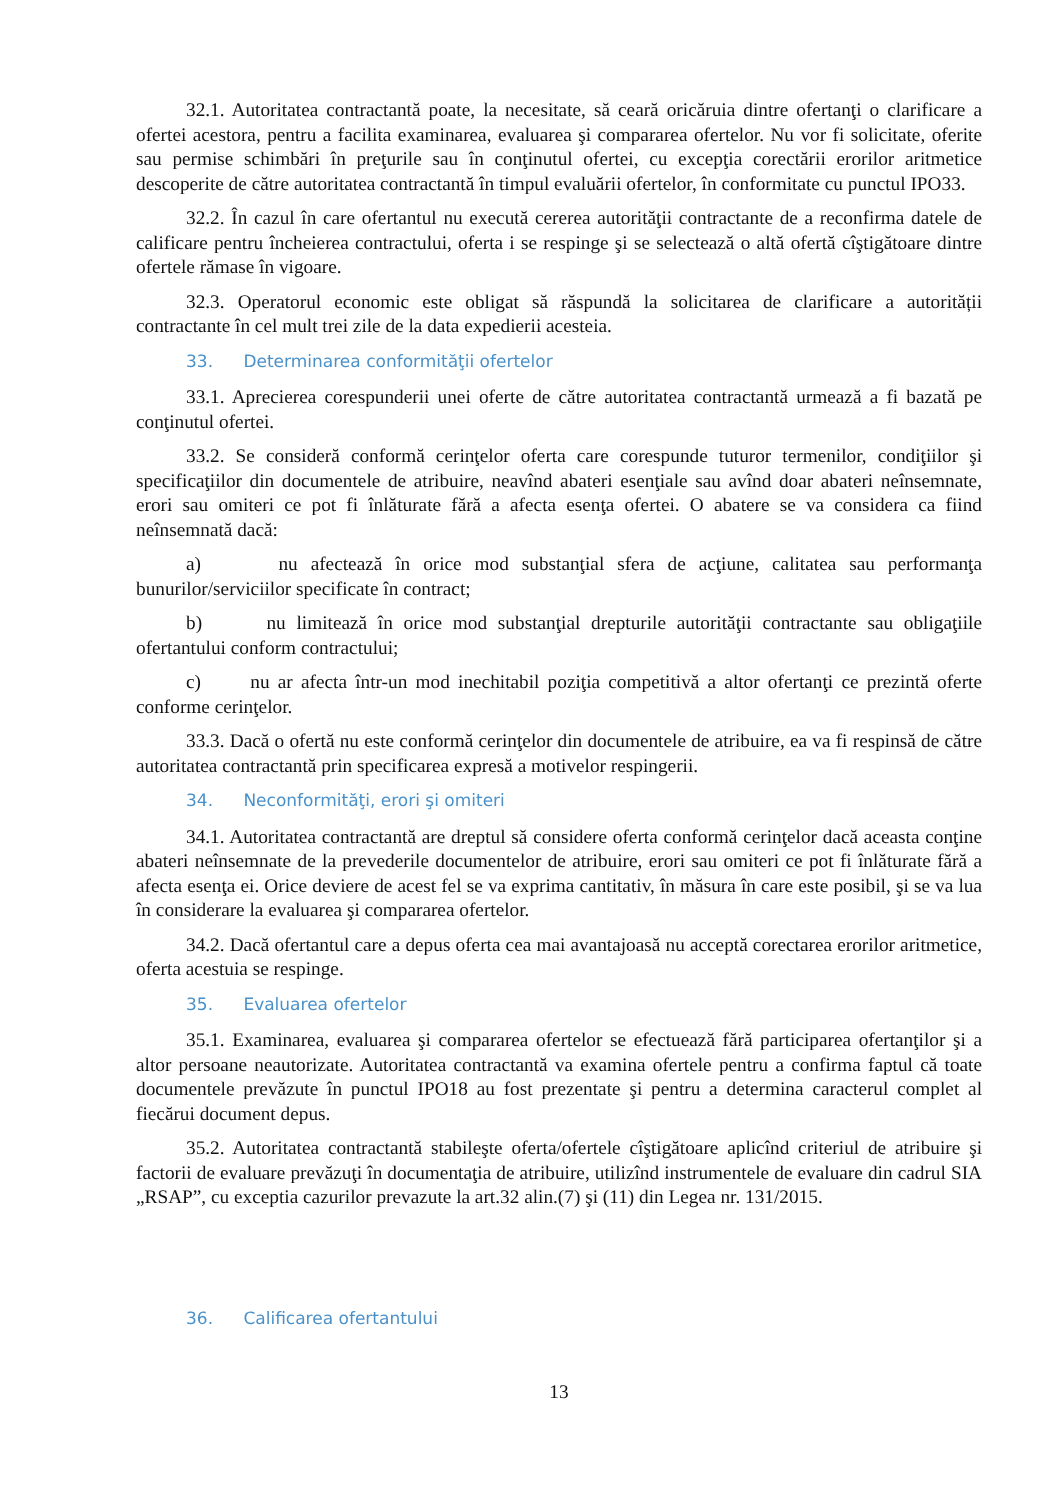32.1. Autoritatea contractantă poate, la necesitate, să ceară oricăruia dintre ofertanţi o clarificare a ofertei acestora, pentru a facilita examinarea, evaluarea şi compararea ofertelor. Nu vor fi solicitate, oferite sau permise schimbări în preţurile sau în conţinutul ofertei, cu excepţia corectării erorilor aritmetice descoperite de către autoritatea contractantă în timpul evaluării ofertelor, în conformitate cu punctul IPO33.
32.2. În cazul în care ofertantul nu execută cererea autorităţii contractante de a reconfirma datele de calificare pentru încheierea contractului, oferta i se respinge şi se selectează o altă ofertă cîştigătoare dintre ofertele rămase în vigoare.
32.3. Operatorul economic este obligat să răspundă la solicitarea de clarificare a autorității contractante în cel mult trei zile de la data expedierii acesteia.
33. Determinarea conformităţii ofertelor
33.1. Aprecierea corespunderii unei oferte de către autoritatea contractantă urmează a fi bazată pe conţinutul ofertei.
33.2. Se consideră conformă cerinţelor oferta care corespunde tuturor termenilor, condiţiilor şi specificaţiilor din documentele de atribuire, neavînd abateri esenţiale sau avînd doar abateri neînsemnate, erori sau omiteri ce pot fi înlăturate fără a afecta esenţa ofertei. O abatere se va considera ca fiind neînsemnată dacă:
a) nu afectează în orice mod substanţial sfera de acţiune, calitatea sau performanţa bunurilor/serviciilor specificate în contract;
b) nu limitează în orice mod substanţial drepturile autorităţii contractante sau obligaţiile ofertantului conform contractului;
c) nu ar afecta într-un mod inechitabil poziţia competitivă a altor ofertanţi ce prezintă oferte conforme cerinţelor.
33.3. Dacă o ofertă nu este conformă cerinţelor din documentele de atribuire, ea va fi respinsă de către autoritatea contractantă prin specificarea expresă a motivelor respingerii.
34. Neconformităţi, erori şi omiteri
34.1. Autoritatea contractantă are dreptul să considere oferta conformă cerinţelor dacă aceasta conţine abateri neînsemnate de la prevederile documentelor de atribuire, erori sau omiteri ce pot fi înlăturate fără a afecta esenţa ei. Orice deviere de acest fel se va exprima cantitativ, în măsura în care este posibil, şi se va lua în considerare la evaluarea şi compararea ofertelor.
34.2. Dacă ofertantul care a depus oferta cea mai avantajoasă nu acceptă corectarea erorilor aritmetice, oferta acestuia se respinge.
35. Evaluarea ofertelor
35.1. Examinarea, evaluarea şi compararea ofertelor se efectuează fără participarea ofertanţilor şi a altor persoane neautorizate. Autoritatea contractantă va examina ofertele pentru a confirma faptul că toate documentele prevăzute în punctul IPO18 au fost prezentate şi pentru a determina caracterul complet al fiecărui document depus.
35.2. Autoritatea contractantă stabileşte oferta/ofertele cîştigătoare aplicînd criteriul de atribuire şi factorii de evaluare prevăzuţi în documentaţia de atribuire, utilizînd instrumentele de evaluare din cadrul SIA „RSAP”, cu exceptia cazurilor prevazute la art.32 alin.(7) şi (11) din Legea nr. 131/2015.
36. Calificarea ofertantului
13